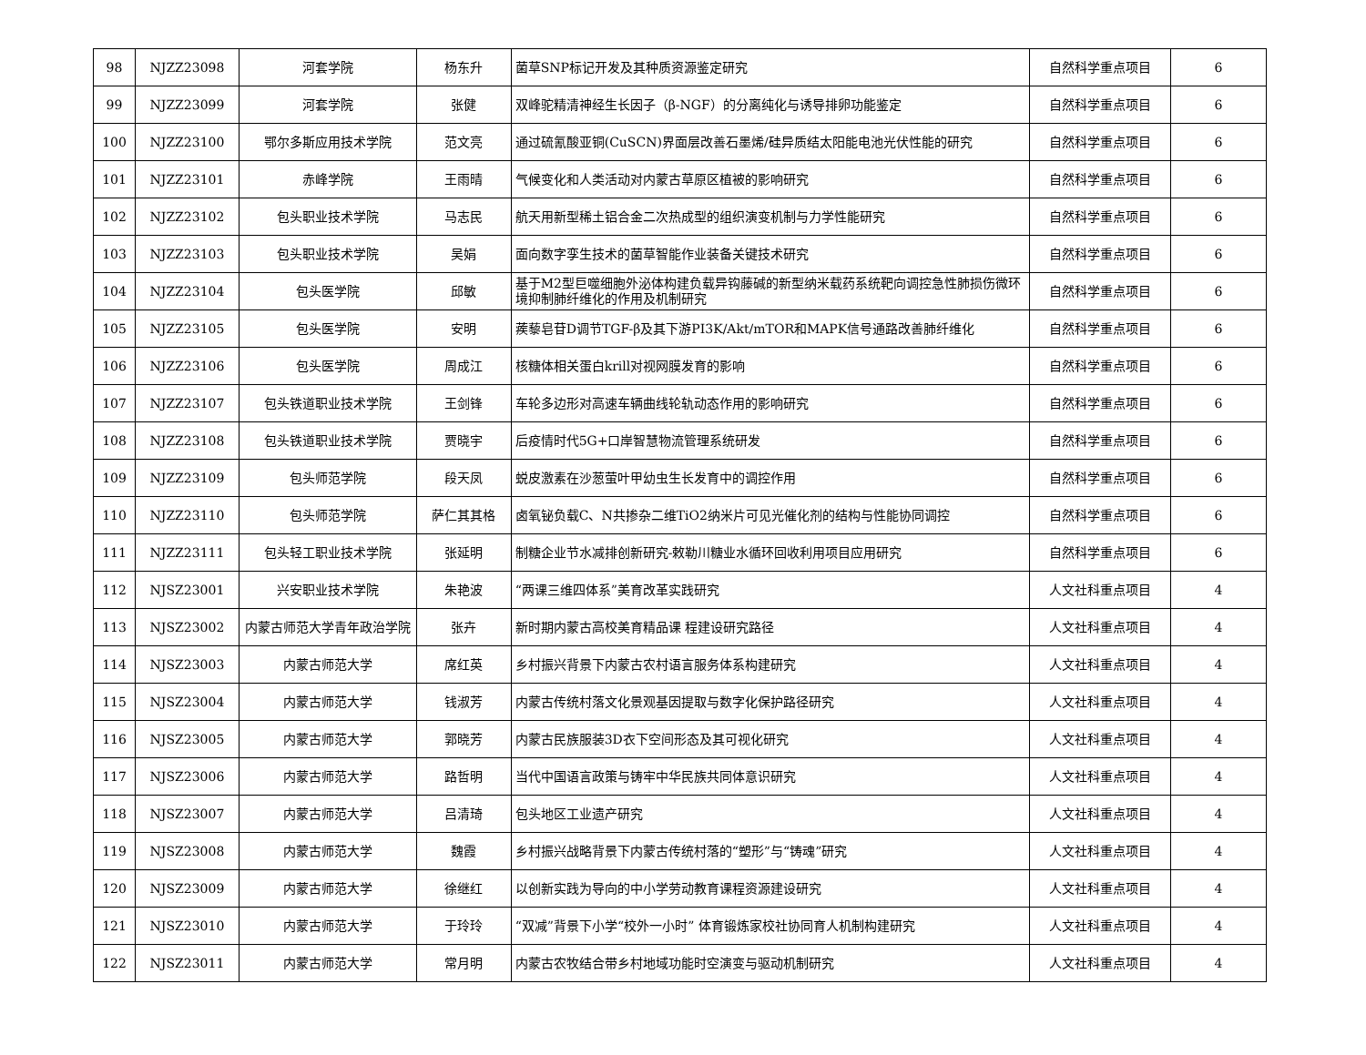| 98 | NJZZ23098 | 河套学院 | 杨东升 | 菌草SNP标记开发及其种质资源鉴定研究 | 自然科学重点项目 | 6 |
| 99 | NJZZ23099 | 河套学院 | 张健 | 双峰驼精清神经生长因子（β-NGF）的分离纯化与诱导排卵功能鉴定 | 自然科学重点项目 | 6 |
| 100 | NJZZ23100 | 鄂尔多斯应用技术学院 | 范文亮 | 通过硫氰酸亚铜(CuSCN)界面层改善石墨烯/硅异质结太阳能电池光伏性能的研究 | 自然科学重点项目 | 6 |
| 101 | NJZZ23101 | 赤峰学院 | 王雨晴 | 气候变化和人类活动对内蒙古草原区植被的影响研究 | 自然科学重点项目 | 6 |
| 102 | NJZZ23102 | 包头职业技术学院 | 马志民 | 航天用新型稀土铝合金二次热成型的组织演变机制与力学性能研究 | 自然科学重点项目 | 6 |
| 103 | NJZZ23103 | 包头职业技术学院 | 吴娟 | 面向数字孪生技术的菌草智能作业装备关键技术研究 | 自然科学重点项目 | 6 |
| 104 | NJZZ23104 | 包头医学院 | 邱敏 | 基于M2型巨噬细胞外泌体构建负载异钩藤碱的新型纳米载药系统靶向调控急性肺损伤微环境抑制肺纤维化的作用及机制研究 | 自然科学重点项目 | 6 |
| 105 | NJZZ23105 | 包头医学院 | 安明 | 蒺藜皂苷D调节TGF-β及其下游PI3K/Akt/mTOR和MAPK信号通路改善肺纤维化 | 自然科学重点项目 | 6 |
| 106 | NJZZ23106 | 包头医学院 | 周成江 | 核糖体相关蛋白krill对视网膜发育的影响 | 自然科学重点项目 | 6 |
| 107 | NJZZ23107 | 包头铁道职业技术学院 | 王剑锋 | 车轮多边形对高速车辆曲线轮轨动态作用的影响研究 | 自然科学重点项目 | 6 |
| 108 | NJZZ23108 | 包头铁道职业技术学院 | 贾晓宇 | 后疫情时代5G+口岸智慧物流管理系统研发 | 自然科学重点项目 | 6 |
| 109 | NJZZ23109 | 包头师范学院 | 段天凤 | 蜕皮激素在沙葱萤叶甲幼虫生长发育中的调控作用 | 自然科学重点项目 | 6 |
| 110 | NJZZ23110 | 包头师范学院 | 萨仁其其格 | 卤氧铋负载C、N共掺杂二维TiO2纳米片可见光催化剂的结构与性能协同调控 | 自然科学重点项目 | 6 |
| 111 | NJZZ23111 | 包头轻工职业技术学院 | 张延明 | 制糖企业节水减排创新研究-敕勒川糖业水循环回收利用项目应用研究 | 自然科学重点项目 | 6 |
| 112 | NJSZ23001 | 兴安职业技术学院 | 朱艳波 | “两课三维四体系”美育改革实践研究 | 人文社科重点项目 | 4 |
| 113 | NJSZ23002 | 内蒙古师范大学青年政治学院 | 张卉 | 新时期内蒙古高校美育精品课 程建设研究路径 | 人文社科重点项目 | 4 |
| 114 | NJSZ23003 | 内蒙古师范大学 | 席红英 | 乡村振兴背景下内蒙古农村语言服务体系构建研究 | 人文社科重点项目 | 4 |
| 115 | NJSZ23004 | 内蒙古师范大学 | 钱淑芳 | 内蒙古传统村落文化景观基因提取与数字化保护路径研究 | 人文社科重点项目 | 4 |
| 116 | NJSZ23005 | 内蒙古师范大学 | 郭晓芳 | 内蒙古民族服装3D衣下空间形态及其可视化研究 | 人文社科重点项目 | 4 |
| 117 | NJSZ23006 | 内蒙古师范大学 | 路哲明 | 当代中国语言政策与铸牢中华民族共同体意识研究 | 人文社科重点项目 | 4 |
| 118 | NJSZ23007 | 内蒙古师范大学 | 吕清琦 | 包头地区工业遗产研究 | 人文社科重点项目 | 4 |
| 119 | NJSZ23008 | 内蒙古师范大学 | 魏霞 | 乡村振兴战略背景下内蒙古传统村落的“塑形”与“铸魂”研究 | 人文社科重点项目 | 4 |
| 120 | NJSZ23009 | 内蒙古师范大学 | 徐继红 | 以创新实践为导向的中小学劳动教育课程资源建设研究 | 人文社科重点项目 | 4 |
| 121 | NJSZ23010 | 内蒙古师范大学 | 于玲玲 | “双减”背景下小学“校外一小时” 体育锻炼家校社协同育人机制构建研究 | 人文社科重点项目 | 4 |
| 122 | NJSZ23011 | 内蒙古师范大学 | 常月明 | 内蒙古农牧结合带乡村地域功能时空演变与驱动机制研究 | 人文社科重点项目 | 4 |